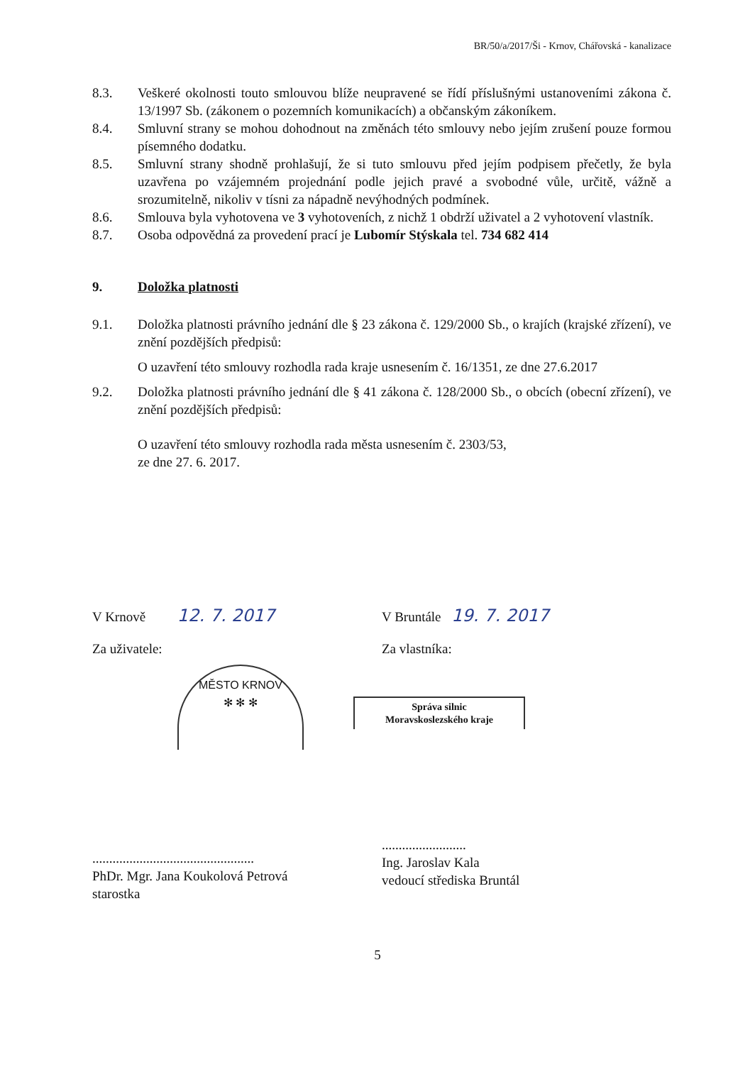BR/50/a/2017/Ši - Krnov, Chářovská - kanalizace
8.3. Veškeré okolnosti touto smlouvou blíže neupravené se řídí příslušnými ustanoveními zákona č. 13/1997 Sb. (zákonem o pozemních komunikacích) a občanským zákoníkem.
8.4. Smluvní strany se mohou dohodnout na změnách této smlouvy nebo jejím zrušení pouze formou písemného dodatku.
8.5. Smluvní strany shodně prohlašují, že si tuto smlouvu před jejím podpisem přečetly, že byla uzavřena po vzájemném projednání podle jejich pravé a svobodné vůle, určitě, vážně a srozumitelně, nikoliv v tísni za nápadně nevýhodných podmínek.
8.6. Smlouva byla vyhotovena ve 3 vyhotoveních, z nichž 1 obdrží uživatel a 2 vyhotovení vlastník.
8.7. Osoba odpovědná za provedení prací je Lubomír Stýskala tel. 734 682 414
9. Doložka platnosti
9.1. Doložka platnosti právního jednání dle § 23 zákona č. 129/2000 Sb., o krajích (krajské zřízení), ve znění pozdějších předpisů:
O uzavření této smlouvy rozhodla rada kraje usnesením č. 16/1351, ze dne 27.6.2017
9.2. Doložka platnosti právního jednání dle § 41 zákona č. 128/2000 Sb., o obcích (obecní zřízení), ve znění pozdějších předpisů:
O uzavření této smlouvy rozhodla rada města usnesením č. 2303/53,
ze dne 27. 6. 2017.
V Krnově 12. 7. 2017
Za uživatele:
MĚSTO KRNOV
✻ ✻ ✻
................................................
PhDr. Mgr. Jana Koukolová Petrová
starostka
V Bruntále 19. 7. 2017
Za vlastníka:
Správa silnic
Moravskoslezského kraje
.........................
Ing. Jaroslav Kala
vedoucí střediska Bruntál
5